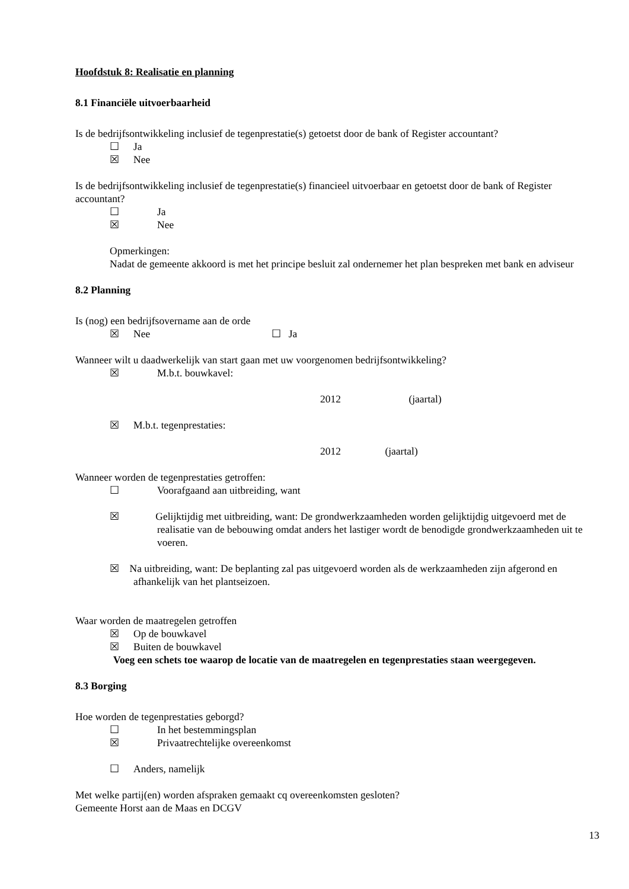Hoofdstuk 8: Realisatie en planning
8.1 Financiële uitvoerbaarheid
Is de bedrijfsontwikkeling inclusief de tegenprestatie(s) getoetst door de bank of Register accountant?
☐ Ja
☒ Nee
Is de bedrijfsontwikkeling inclusief de tegenprestatie(s) financieel uitvoerbaar en getoetst door de bank of Register accountant?
☐ Ja
☒ Nee
Opmerkingen:
Nadat de gemeente akkoord is met het principe besluit zal ondernemer het plan bespreken met bank en adviseur
8.2 Planning
Is (nog) een bedrijfsovername aan de orde
☒ Nee ☐ Ja
Wanneer wilt u daadwerkelijk van start gaan met uw voorgenomen bedrijfsontwikkeling?
☒ M.b.t. bouwkavel:
2012 (jaartal)
☒ M.b.t. tegenprestaties:
2012 (jaartal)
Wanneer worden de tegenprestaties getroffen:
☐ Voorafgaand aan uitbreiding, want
☒ Gelijktijdig met uitbreiding, want: De grondwerkzaamheden worden gelijktijdig uitgevoerd met de realisatie van de bebouwing omdat anders het lastiger wordt de benodigde grondwerkzaamheden uit te voeren.
☒ Na uitbreiding, want: De beplanting zal pas uitgevoerd worden als de werkzaamheden zijn afgerond en afhankelijk van het plantseizoen.
Waar worden de maatregelen getroffen
☒ Op de bouwkavel
☒ Buiten de bouwkavel
Voeg een schets toe waarop de locatie van de maatregelen en tegenprestaties staan weergegeven.
8.3 Borging
Hoe worden de tegenprestaties geborgd?
☐ In het bestemmingsplan
☒ Privaatrechtelijke overeenkomst
☐ Anders, namelijk
Met welke partij(en) worden afspraken gemaakt cq overeenkomsten gesloten?
Gemeente Horst aan de Maas en DCGV
13